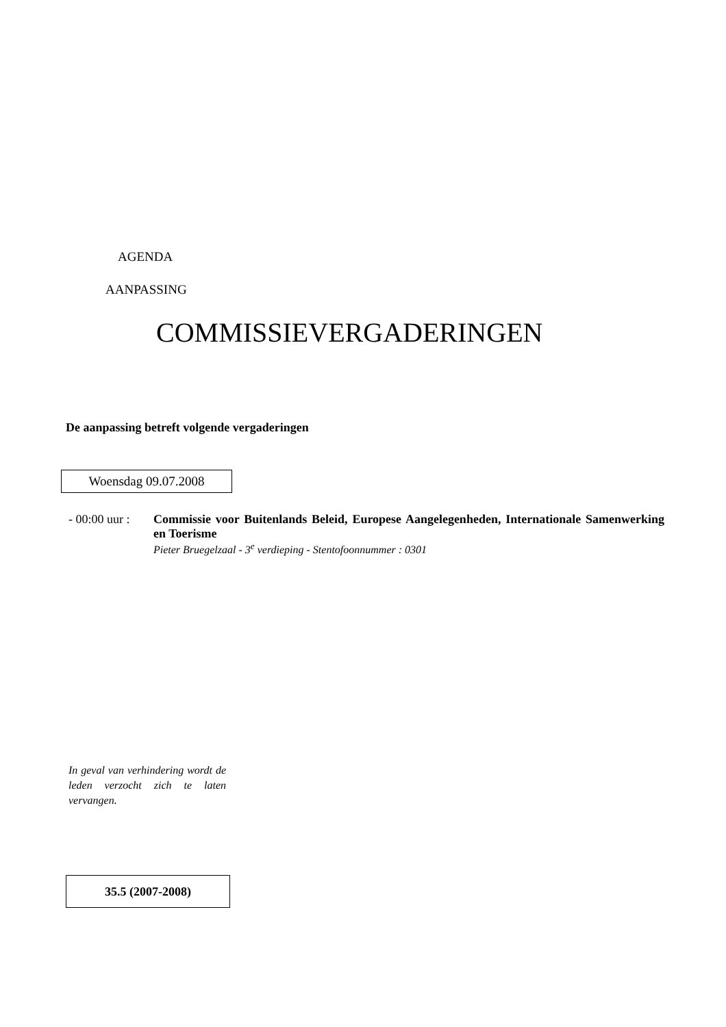AGENDA
AANPASSING
COMMISSIEVERGADERINGEN
De aanpassing betreft volgende vergaderingen
Woensdag 09.07.2008
- 00:00 uur :
Commissie voor Buitenlands Beleid, Europese Aangelegenheden, Internationale Samenwerking en Toerisme
Pieter Bruegelzaal - 3<sup>e</sup> verdieping - Stentofoonnummer : 0301
In geval van verhindering wordt de leden verzocht zich te laten vervangen.
35.5 (2007-2008)